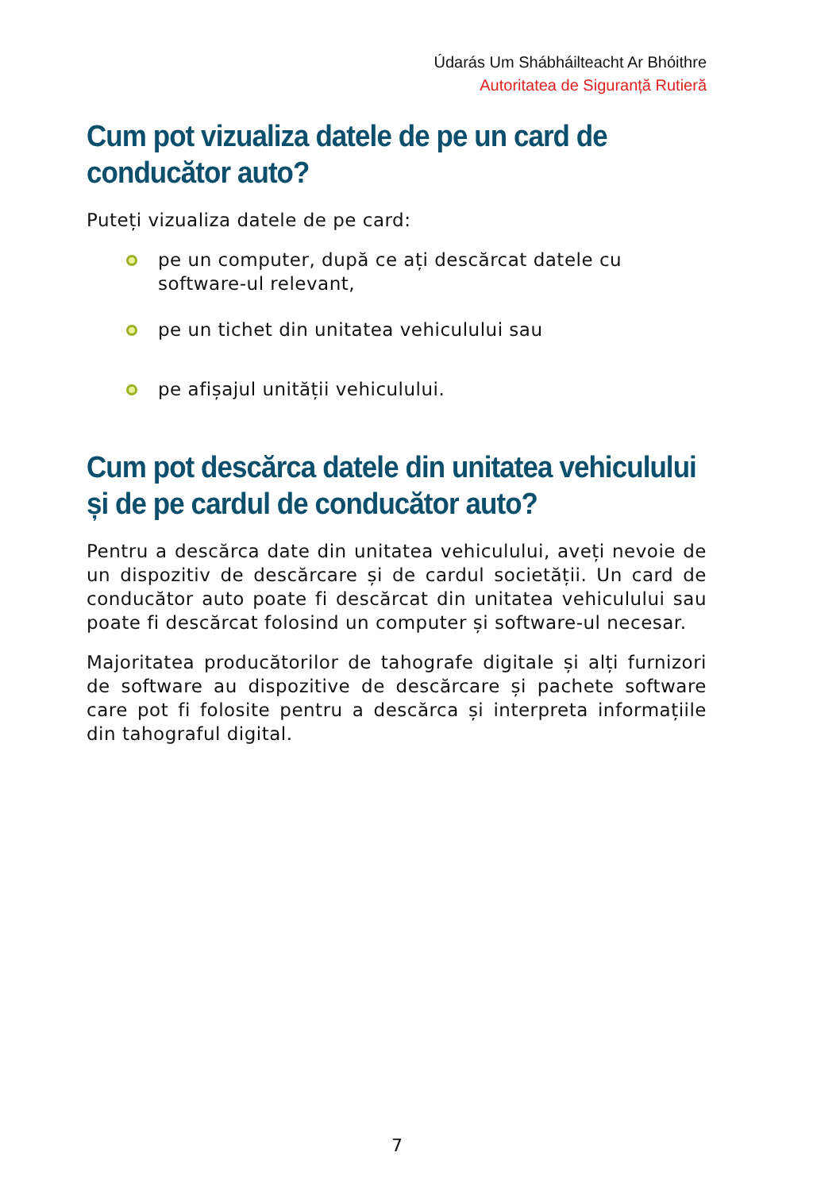Údarás Um Shábháilteacht Ar Bhóithre
Autoritatea de Siguranță Rutieră
Cum pot vizualiza datele de pe un card de conducător auto?
Puteți vizualiza datele de pe card:
pe un computer, după ce ați descărcat datele cu software-ul relevant,
pe un tichet din unitatea vehiculului sau
pe afișajul unității vehiculului.
Cum pot descărca datele din unitatea vehiculului și de pe cardul de conducător auto?
Pentru a descărca date din unitatea vehiculului, aveți nevoie de un dispozitiv de descărcare și de cardul societății. Un card de conducător auto poate fi descărcat din unitatea vehiculului sau poate fi descărcat folosind un computer și software-ul necesar.
Majoritatea producătorilor de tahografe digitale și alți furnizori de software au dispozitive de descărcare și pachete software care pot fi folosite pentru a descărca și interpreta informațiile din tahograful digital.
7